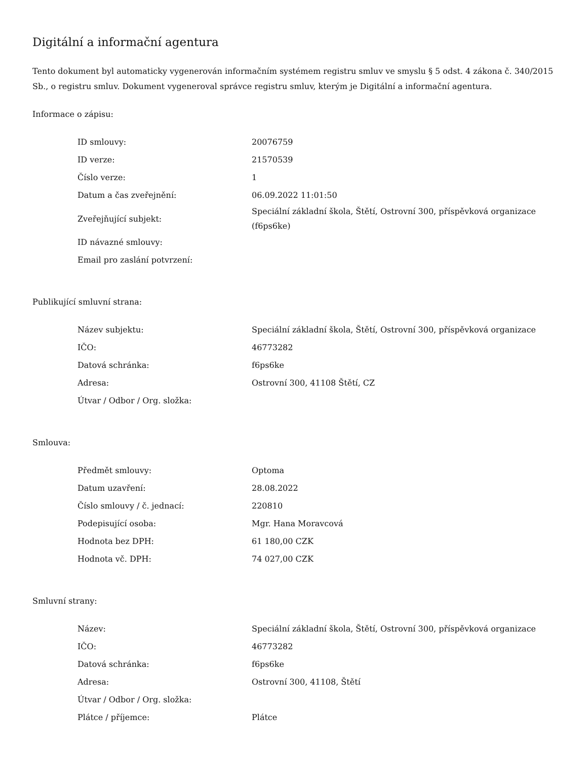Digitální a informační agentura
Tento dokument byl automaticky vygenerován informačním systémem registru smluv ve smyslu § 5 odst. 4 zákona č. 340/2015 Sb., o registru smluv. Dokument vygeneroval správce registru smluv, kterým je Digitální a informační agentura.
Informace o zápisu:
| ID smlouvy: | 20076759 |
| ID verze: | 21570539 |
| Číslo verze: | 1 |
| Datum a čas zveřejnění: | 06.09.2022 11:01:50 |
| Zveřejňující subjekt: | Speciální základní škola, Štětí, Ostrovní 300, příspěvková organizace (f6ps6ke) |
| ID návazné smlouvy: | |
| Email pro zaslání potvrzení: | |
Publikující smluvní strana:
| Název subjektu: | Speciální základní škola, Štětí, Ostrovní 300, příspěvková organizace |
| IČO: | 46773282 |
| Datová schránka: | f6ps6ke |
| Adresa: | Ostrovní 300, 41108 Štětí, CZ |
| Útvar / Odbor / Org. složka: | |
Smlouva:
| Předmět smlouvy: | Optoma |
| Datum uzavření: | 28.08.2022 |
| Číslo smlouvy / č. jednací: | 220810 |
| Podepisující osoba: | Mgr. Hana Moravcová |
| Hodnota bez DPH: | 61 180,00 CZK |
| Hodnota vč. DPH: | 74 027,00 CZK |
Smluvní strany:
| Název: | Speciální základní škola, Štětí, Ostrovní 300, příspěvková organizace |
| IČO: | 46773282 |
| Datová schránka: | f6ps6ke |
| Adresa: | Ostrovní 300, 41108, Štětí |
| Útvar / Odbor / Org. složka: | |
| Plátce / příjemce: | Plátce |